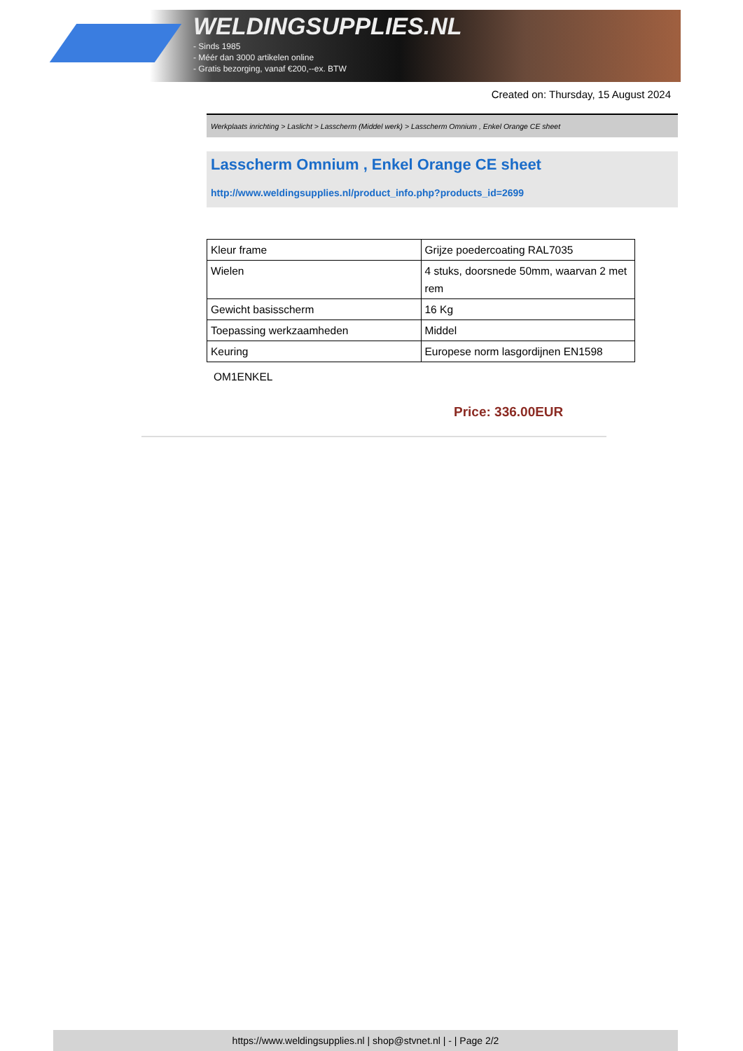WELDINGSUPPLIES.NL
- Sinds 1985
- Méér dan 3000 artikelen online
- Gratis bezorging, vanaf €200,--ex. BTW
Created on: Thursday, 15 August 2024
Werkplaats inrichting > Laslicht > Lasscherm (Middel werk) > Lasscherm Omnium , Enkel Orange CE sheet
Lasscherm Omnium , Enkel Orange CE sheet
http://www.weldingsupplies.nl/product_info.php?products_id=2699
| Kleur frame | Grijze poedercoating RAL7035 |
| Wielen | 4 stuks, doorsnede 50mm, waarvan 2 met rem |
| Gewicht basisscherm | 16 Kg |
| Toepassing werkzaamheden | Middel |
| Keuring | Europese norm lasgordijnen EN1598 |
OM1ENKEL
Price: 336.00EUR
https://www.weldingsupplies.nl | shop@stvnet.nl | - | Page 2/2